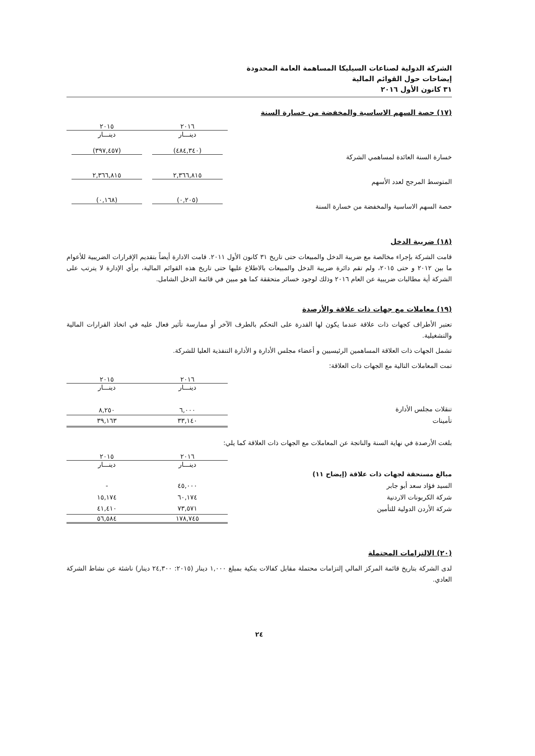الشركة الدولية لصناعات السيليكا المساهمة العامة المحدودة
إيضاحات حول القوائم المالية
٣١ كانون الأول ٢٠١٦
(١٧) حصة السهم الاساسية والمخفضة من خسارة السنة
| | ٢٠١٦ | ٢٠١٥ |
| --- | --- | --- |
| | دينـــار | دينـــار |
| خسارة السنة العائدة لمساهمي الشركة | (٤٨٤,٣٤٠) | (٣٩٧,٤٥٧) |
| المتوسط المرجح لعدد الأسهم | ٢,٣٦٦,٨١٥ | ٢,٣٦٦,٨١٥ |
| حصة السهم الاساسية والمخفضة من خسارة السنة | (٠,٢٠٥) | (٠,١٦٨) |
(١٨) ضريبة الدخل
قامت الشركة بإجراء مخالصة مع ضريبة الدخل والمبيعات حتى تاريخ ٣١ كانون الأول ٢٠١١. قامت الادارة أيضاً بتقديم الإقرارات الضريبية للأعوام ما بين ٢٠١٢ و حتى ٢٠١٥، ولم تقم دائرة ضريبة الدخل والمبيعات بالاطلاع عليها حتى تاريخ هذه القوائم المالية، برأي الإدارة لا يترتب على الشركة أية مطالبات ضريبية عن العام ٢٠١٦ وذلك لوجود خسائر متحققة كما هو مبين في قائمة الدخل الشامل.
(١٩) معاملات مع جهات ذات علاقة والأرصدة
تعتبر الأطراف كجهات ذات علاقة عندما يكون لها القدرة على التحكم بالطرف الآخر أو ممارسة تأثير فعال عليه في اتخاذ القرارات المالية والتشغيلية.
تشمل الجهات ذات العلاقة المساهمين الرئيسيين و أعضاء مجلس الأدارة و الأدارة التنفذية العليا للشركة.
تمت المعاملات التالية مع الجهات ذات العلاقة:
| | ٢٠١٦ | ٢٠١٥ |
| --- | --- | --- |
| | دينـــار | دينـــار |
| تنقلات مجلس الأدارة | ٦,٠٠٠ | ٨,٢٥٠ |
| تأمينات | ٣٣,١٤٠ | ٣٩,١٦٣ |
بلغت الأرصدة في نهاية السنة والناتجة عن المعاملات مع الجهات ذات العلاقة كما يلي:
| | ٢٠١٦ | ٢٠١٥ |
| --- | --- | --- |
| | دينـــار | دينـــار |
| مبالغ مستحقة لجهات ذات علاقة (إيضاح ١١) | | |
| السيد فؤاد سعد أبو جابر | ٤٥,٠٠٠ | - |
| شركة الكربونات الاردنية | ٦٠,١٧٤ | ١٥,١٧٤ |
| شركة الأردن الدولية للتأمين | ٧٣,٥٧١ | ٤١,٤١٠ |
| | ١٧٨,٧٤٥ | ٥٦,٥٨٤ |
(٢٠) الالتزامات المحتملة
لدى الشركة بتاريخ قائمة المركز المالي إلتزامات محتملة مقابل كفالات بنكية بمبلغ ١,٠٠٠ دينار (٢٠١٥: ٢٤,٣٠٠ دينار) ناشئة عن نشاط الشركة العادي.
٢٤